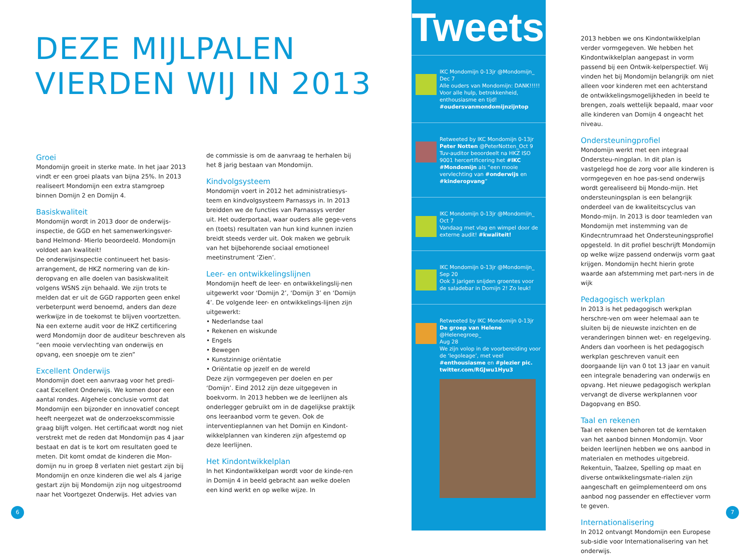DEZE MIJLPALEN
VIERDEN WIJ IN 2013
Groei
Mondomijn groeit in sterke mate. In het jaar 2013 vindt er een groei plaats van bijna 25%. In 2013 realiseert Mondomijn een extra stamgroep binnen Domijn 2 en Domijn 4.
Basiskwaliteit
Mondomijn wordt in 2013 door de onderwijs-inspectie, de GGD en het samenwerkingsver-band Helmond- Mierlo beoordeeld. Mondomijn voldoet aan kwaliteit!
De onderwijsinspectie continueert het basis-arrangement, de HKZ normering van de kin-deropvang en alle doelen van basiskwaliteit volgens WSNS zijn behaald. We zijn trots te melden dat er uit de GGD rapporten geen enkel verbeterpunt werd benoemd, anders dan deze werkwijze in de toekomst te blijven voortzetten. Na een externe audit voor de HKZ certificering werd Mondomijn door de auditeur beschreven als “een mooie vervlechting van onderwijs en opvang, een snoepje om te zien”
Excellent Onderwijs
Mondomijn doet een aanvraag voor het predi-caat Excellent Onderwijs. We komen door een aantal rondes. Algehele conclusie vormt dat Mondomijn een bijzonder en innovatief concept heeft neergezet wat de onderzoekscommissie graag blijft volgen. Het certificaat wordt nog niet verstrekt met de reden dat Mondomijn pas 4 jaar bestaat en dat is te kort om resultaten goed te meten. Dit komt omdat de kinderen die Mon-domijn nu in groep 8 verlaten niet gestart zijn bij Mondomijn en onze kinderen die wel als 4 jarige gestart zijn bij Mondomijn zijn nog uitgestroomd naar het Voortgezet Onderwijs. Het advies van
de commissie is om de aanvraag te herhalen bij het 8 jarig bestaan van Mondomijn.
Kindvolgsysteem
Mondomijn voert in 2012 het administratiesys-teem en kindvolgsysteem Parnassys in. In 2013 breidden we de functies van Parnassys verder uit. Het ouderportaal, waar ouders alle gege-vens en (toets) resultaten van hun kind kunnen inzien breidt steeds verder uit. Ook maken we gebruik van het bijbehorende sociaal emotioneel meetinstrument ‘Zien’.
Leer- en ontwikkelingslijnen
Mondomijn heeft de leer- en ontwikkelingslij-nen uitgewerkt voor ‘Domijn 2’, ‘Domijn 3’ en ‘Domijn 4’. De volgende leer- en ontwikkelings-lijnen zijn uitgewerkt:
• Nederlandse taal
• Rekenen en wiskunde
• Engels
• Bewegen
• Kunstzinnige oriëntatie
• Oriëntatie op jezelf en de wereld
Deze zijn vormgegeven per doelen en per ‘Domijn’. Eind 2012 zijn deze uitgegeven in boekvorm. In 2013 hebben we de leerlijnen als onderlegger gebruikt om in de dagelijkse praktijk ons leeraanbod vorm te geven. Ook de interventieplannen van het Domijn en Kindont-wikkelplannen van kinderen zijn afgestemd op deze leerlijnen.
Het Kindontwikkelplan
In het Kindontwikkelpan wordt voor de kinde-ren in Domijn 4 in beeld gebracht aan welke doelen een kind werkt en op welke wijze. In
Tweets
IKC Mondomijn 0-13jr @Mondomijn_
Dec 7
Alle ouders van Mondomijn: DANK!!!!! Voor alle hulp, betrokkenheid, enthousiasme en tijd! #oudersvanmondomijnzijntop
Retweeted by IKC Mondomijn 0-13jr
Peter Notten @PeterNotten_Oct 9
Tuv-auditor beoordeelt na HKZ ISO 9001 hercertificering het #IKC #Mondomijn als “een mooie vervlechting van #onderwijs en #kinderopvang”
IKC Mondomijn 0-13jr @Mondomijn_
Oct 7
Vandaag met vlag en wimpel door de externe audit! #kwaliteit!
IKC Mondomijn 0-13jr @Mondomijn_
Sep 20
Ook 3 jarigen snijden groentes voor de saladebar in Domijn 2! Zo leuk!
Retweeted by IKC Mondomijn 0-13jr
De groep van Helene @Helenegroep_
Aug 28
We zijn volop in de voorbereiding voor de ‘legoleage’, met veel #enthousiasme en #plezier pic. twitter.com/RGJwu1Hyu3
2013 hebben we ons Kindontwikkelplan verder vormgegeven. We hebben het Kindontwikkelplan aangepast in vorm passend bij een Ontwik-kelperspectief. Wij vinden het bij Mondomijn belangrijk om niet alleen voor kinderen met een achterstand de ontwikkelingsmogelijkheden in beeld te brengen, zoals wettelijk bepaald, maar voor alle kinderen van Domijn 4 ongeacht het niveau.
Ondersteuningprofiel
Mondomijn werkt met een integraal Ondersteu-ningplan. In dit plan is vastgelegd hoe de zorg voor alle kinderen is vormgegeven en hoe pas-send onderwijs wordt gerealiseerd bij Mondo-mijn. Het ondersteuningsplan is een belangrijk onderdeel van de kwaliteitscyclus van Mondo-mijn. In 2013 is door teamleden van Mondomijn met instemming van de Kindecntrumraad het Ondersteuningsprofiel opgesteld. In dit profiel beschrijft Mondomijn op welke wijze passend onderwijs vorm gaat krijgen. Mondomijn hecht hierin grote waarde aan afstemming met part-ners in de wijk
Pedagogisch werkplan
In 2013 is het pedagogisch werkplan herschre-ven om weer helemaal aan te sluiten bij de nieuwste inzichten en de veranderingen binnen wet- en regelgeving. Anders dan voorheen is het pedagogisch werkplan geschreven vanuit een doorgaande lijn van 0 tot 13 jaar en vanuit een integrale benadering van onderwijs en opvang. Het nieuwe pedagogisch werkplan vervangt de diverse werkplannen voor Dagopvang en BSO.
Taal en rekenen
Taal en rekenen behoren tot de kerntaken van het aanbod binnen Mondomijn. Voor beiden leerlijnen hebben we ons aanbod in materialen en methodes uitgebreid. Rekentuin, Taalzee, Spelling op maat en diverse ontwikkelingsmate-rialen zijn aangeschaft en geïmplementeerd om ons aanbod nog passender en effectiever vorm te geven.
Internationalisering
In 2012 ontvangt Mondomijn een Europese sub-sidie voor Internationalisering van het onderwijs.
6 7